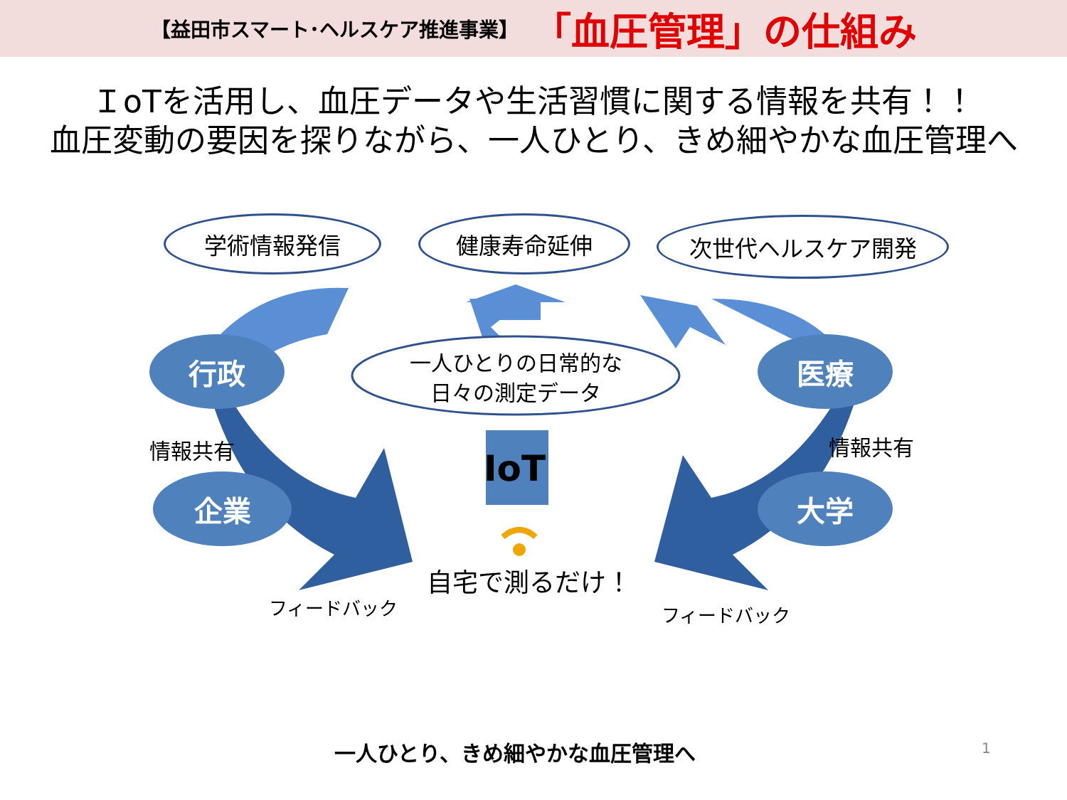【益田市スマート･ヘルスケア推進事業】 「血圧管理」の仕組み
ＩoTを活用し、血圧データや生活習慣に関する情報を共有！！
血圧変動の要因を探りながら、一人ひとり、きめ細やかな血圧管理へ
学術情報発信 健康寿命延伸 次世代ヘルスケア開発
行政
企業
医療
大学
一人ひとりの日常的な
日々の測定データ
IoT
情報共有 情報共有
自宅で測るだけ！
フィードバック フィードバック
一人ひとり、きめ細やかな血圧管理へ 1